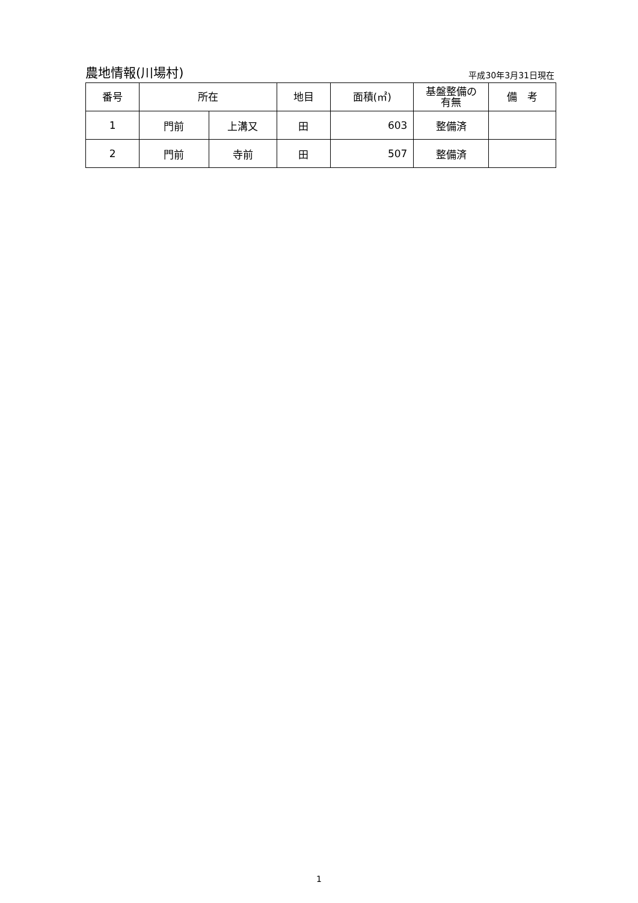農地情報(川場村)
平成30年3月31日現在
| 番号 | 所在 | | 地目 | 面積(㎡) | 基盤整備の 有無 | 備 考 |
| --- | --- | --- | --- | --- | --- | --- |
| 1 | 門前 | 上溝又 | 田 | 603 | 整備済 | |
| 2 | 門前 | 寺前 | 田 | 507 | 整備済 | |
1